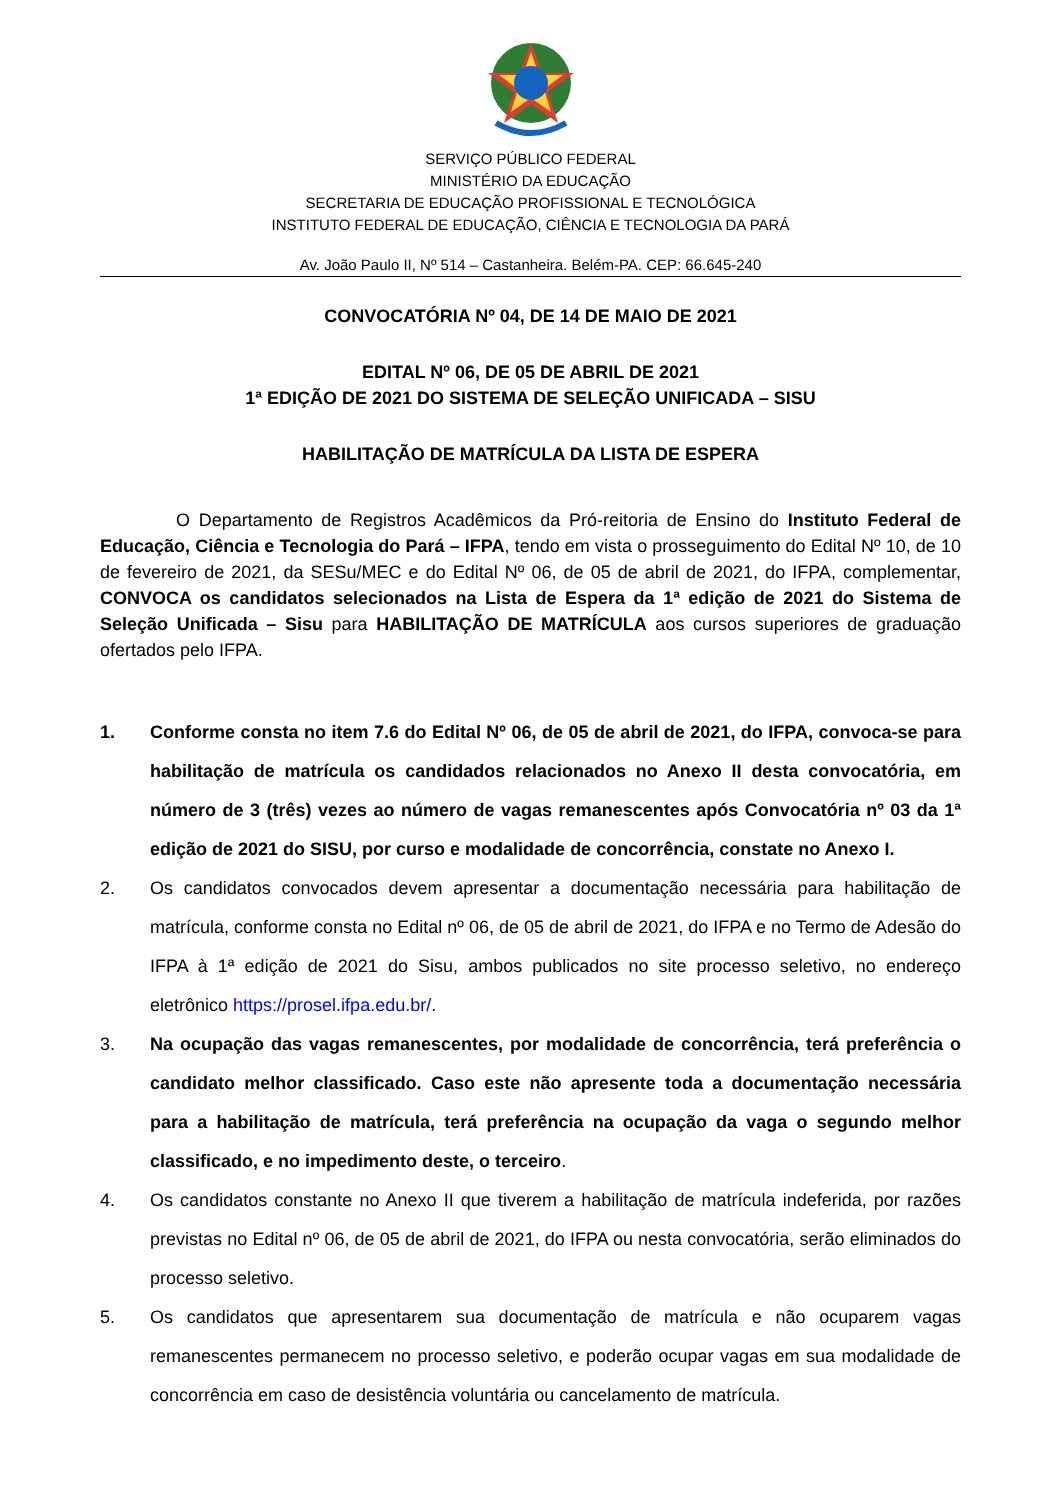SERVIÇO PÚBLICO FEDERAL
MINISTÉRIO DA EDUCAÇÃO
SECRETARIA DE EDUCAÇÃO PROFISSIONAL E TECNOLÓGICA
INSTITUTO FEDERAL DE EDUCAÇÃO, CIÊNCIA E TECNOLOGIA DA PARÁ
Av. João Paulo II, Nº 514 – Castanheira. Belém-PA. CEP: 66.645-240
CONVOCATÓRIA Nº 04, DE 14 DE MAIO DE 2021
EDITAL Nº 06, DE 05 DE ABRIL DE 2021
1ª EDIÇÃO DE 2021 DO SISTEMA DE SELEÇÃO UNIFICADA – SISU
HABILITAÇÃO DE MATRÍCULA DA LISTA DE ESPERA
O Departamento de Registros Acadêmicos da Pró-reitoria de Ensino do Instituto Federal de Educação, Ciência e Tecnologia do Pará – IFPA, tendo em vista o prosseguimento do Edital Nº 10, de 10 de fevereiro de 2021, da SESu/MEC e do Edital Nº 06, de 05 de abril de 2021, do IFPA, complementar, CONVOCA os candidatos selecionados na Lista de Espera da 1ª edição de 2021 do Sistema de Seleção Unificada – Sisu para HABILITAÇÃO DE MATRÍCULA aos cursos superiores de graduação ofertados pelo IFPA.
1. Conforme consta no item 7.6 do Edital Nº 06, de 05 de abril de 2021, do IFPA, convoca-se para habilitação de matrícula os candidados relacionados no Anexo II desta convocatória, em número de 3 (três) vezes ao número de vagas remanescentes após Convocatória nº 03 da 1ª edição de 2021 do SISU, por curso e modalidade de concorrência, constate no Anexo I.
2. Os candidatos convocados devem apresentar a documentação necessária para habilitação de matrícula, conforme consta no Edital nº 06, de 05 de abril de 2021, do IFPA e no Termo de Adesão do IFPA à 1ª edição de 2021 do Sisu, ambos publicados no site processo seletivo, no endereço eletrônico https://prosel.ifpa.edu.br/.
3. Na ocupação das vagas remanescentes, por modalidade de concorrência, terá preferência o candidato melhor classificado. Caso este não apresente toda a documentação necessária para a habilitação de matrícula, terá preferência na ocupação da vaga o segundo melhor classificado, e no impedimento deste, o terceiro.
4. Os candidatos constante no Anexo II que tiverem a habilitação de matrícula indeferida, por razões previstas no Edital nº 06, de 05 de abril de 2021, do IFPA ou nesta convocatória, serão eliminados do processo seletivo.
5. Os candidatos que apresentarem sua documentação de matrícula e não ocuparem vagas remanescentes permanecem no processo seletivo, e poderão ocupar vagas em sua modalidade de concorrência em caso de desistência voluntária ou cancelamento de matrícula.